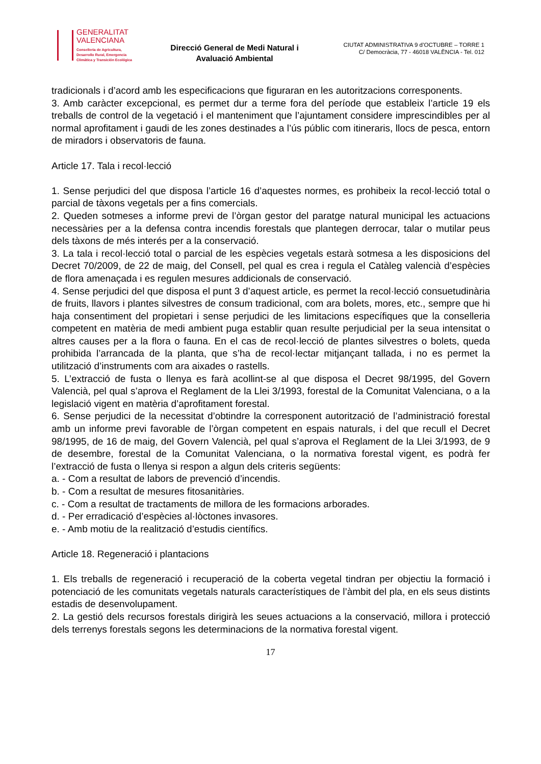GENERALITAT
VALENCIANA
Conselleria de Agricultura,
Desarrollo Rural, Emergencia
Climática y Transición Ecológica
Direcció General de Medi Natural i
Avaluació Ambiental
CIUTAT ADMINISTRATIVA 9 d’OCTUBRE – TORRE 1
C/ Democràcia, 77 - 46018 VALÈNCIA - Tel. 012
tradicionals i d’acord amb les especificacions que figuraran en les autoritzacions corresponents.
3. Amb caràcter excepcional, es permet dur a terme fora del període que estableix l’article 19 els treballs de control de la vegetació i el manteniment que l’ajuntament considere imprescindibles per al normal aprofitament i gaudi de les zones destinades a l’ús públic com itineraris, llocs de pesca, entorn de miradors i observatoris de fauna.
Article 17. Tala i recol·lecció
1. Sense perjudici del que disposa l’article 16 d’aquestes normes, es prohibeix la recol·lecció total o parcial de tàxons vegetals per a fins comercials.
2. Queden sotmeses a informe previ de l’òrgan gestor del paratge natural municipal les actuacions necessàries per a la defensa contra incendis forestals que plantegen derrocar, talar o mutilar peus dels tàxons de més interés per a la conservació.
3. La tala i recol·lecció total o parcial de les espècies vegetals estarà sotmesa a les disposicions del Decret 70/2009, de 22 de maig, del Consell, pel qual es crea i regula el Catàleg valencià d’espècies de flora amenaçada i es regulen mesures addicionals de conservació.
4. Sense perjudici del que disposa el punt 3 d’aquest article, es permet la recol·lecció consuetudinària de fruits, llavors i plantes silvestres de consum tradicional, com ara bolets, mores, etc., sempre que hi haja consentiment del propietari i sense perjudici de les limitacions específiques que la conselleria competent en matèria de medi ambient puga establir quan resulte perjudicial per la seua intensitat o altres causes per a la flora o fauna. En el cas de recol·lecció de plantes silvestres o bolets, queda prohibida l’arrancada de la planta, que s’ha de recol·lectar mitjançant tallada, i no es permet la utilització d’instruments com ara aixades o rastells.
5. L’extracció de fusta o llenya es farà acollint-se al que disposa el Decret 98/1995, del Govern Valencià, pel qual s’aprova el Reglament de la Llei 3/1993, forestal de la Comunitat Valenciana, o a la legislació vigent en matèria d’aprofitament forestal.
6. Sense perjudici de la necessitat d’obtindre la corresponent autorització de l’administració forestal amb un informe previ favorable de l’òrgan competent en espais naturals, i del que recull el Decret 98/1995, de 16 de maig, del Govern Valencià, pel qual s’aprova el Reglament de la Llei 3/1993, de 9 de desembre, forestal de la Comunitat Valenciana, o la normativa forestal vigent, es podrà fer l’extracció de fusta o llenya si respon a algun dels criteris següents:
a. - Com a resultat de labors de prevenció d’incendis.
b. - Com a resultat de mesures fitosanitàries.
c. - Com a resultat de tractaments de millora de les formacions arborades.
d. - Per erradicació d’espècies al·lòctones invasores.
e. - Amb motiu de la realització d’estudis científics.
Article 18. Regeneració i plantacions
1. Els treballs de regeneració i recuperació de la coberta vegetal tindran per objectiu la formació i potenciació de les comunitats vegetals naturals característiques de l’àmbit del pla, en els seus distints estadis de desenvolupament.
2. La gestió dels recursos forestals dirigirà les seues actuacions a la conservació, millora i protecció dels terrenys forestals segons les determinacions de la normativa forestal vigent.
17